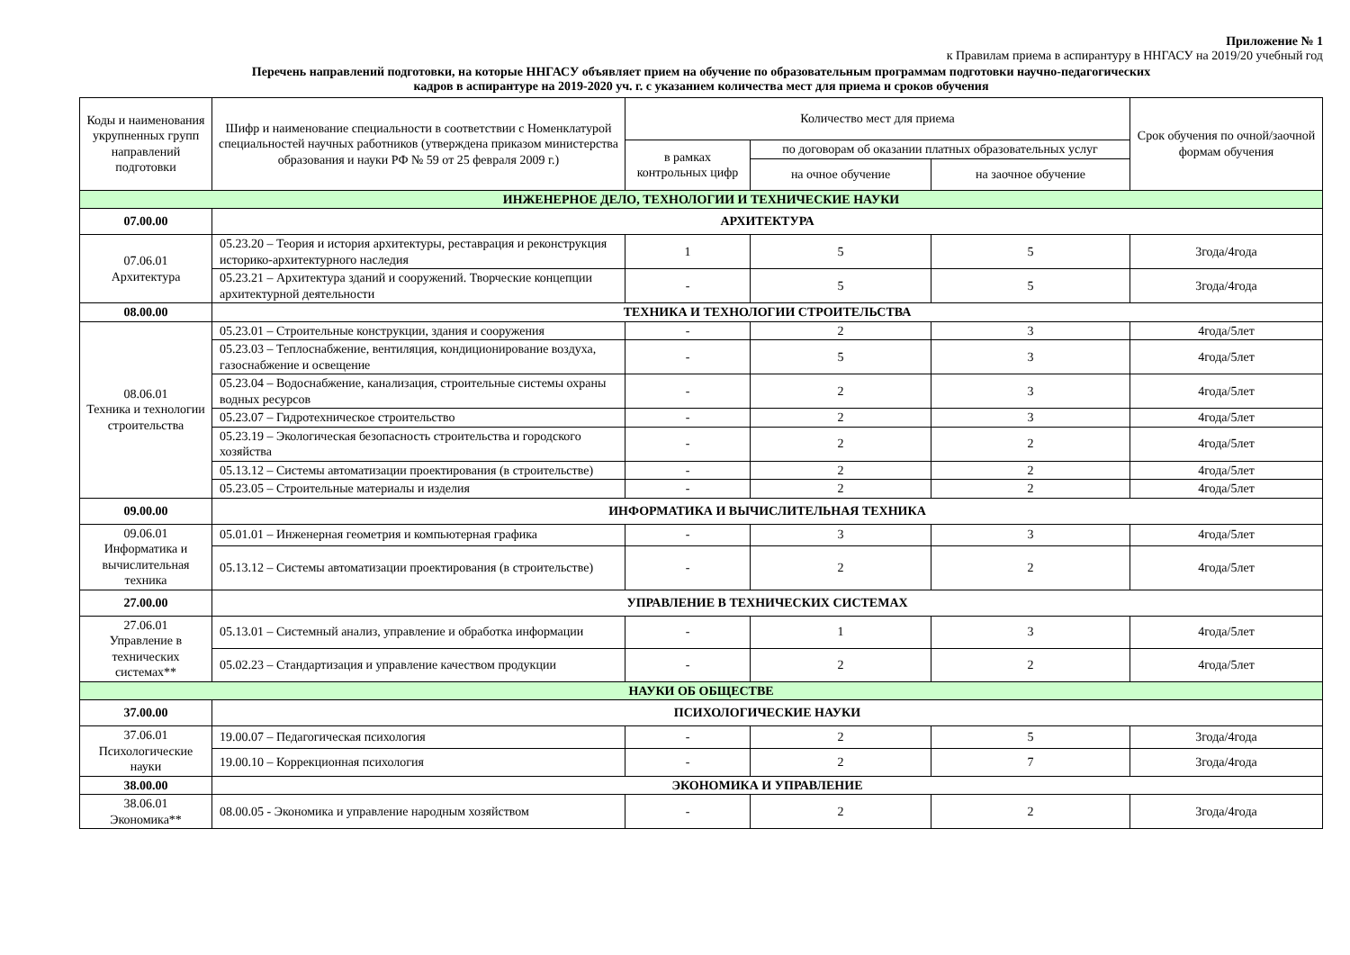Приложение № 1
к Правилам приема в аспирантуру в ННГАСУ на 2019/20 учебный год
Перечень направлений подготовки, на которые ННГАСУ объявляет прием на обучение по образовательным программам подготовки научно-педагогических
кадров в аспирантуре на 2019-2020 уч. г. с указанием количества мест для приема и сроков обучения
| Коды и наименования укрупненных групп направлений подготовки | Шифр и наименование специальности в соответствии с Номенклатурой специальностей научных работников (утверждена приказом министерства образования и науки РФ № 59 от 25 февраля 2009 г.) | Количество мест для приема | | | Срок обучения по очной/заочной формам обучения |
| --- | --- | --- | --- | --- | --- |
| | | в рамках контрольных цифр | по договорам об оказании платных образовательных услуг | | |
| | | | на очное обучение | на заочное обучение | |
| ИНЖЕНЕРНОЕ ДЕЛО, ТЕХНОЛОГИИ И ТЕХНИЧЕСКИЕ НАУКИ | | | | | |
| 07.00.00 | АРХИТЕКТУРА | | | | |
| 07.06.01 Архитектура | 05.23.20 – Теория и история архитектуры, реставрация и реконструкция историко-архитектурного наследия | 1 | 5 | 5 | 3года/4года |
| | 05.23.21 – Архитектура зданий и сооружений. Творческие концепции архитектурной деятельности | - | 5 | 5 | 3года/4года |
| 08.00.00 | ТЕХНИКА И ТЕХНОЛОГИИ СТРОИТЕЛЬСТВА | | | | |
| 08.06.01 Техника и технологии строительства | 05.23.01 – Строительные конструкции, здания и сооружения | - | 2 | 3 | 4года/5лет |
| | 05.23.03 – Теплоснабжение, вентиляция, кондиционирование воздуха, газоснабжение и освещение | - | 5 | 3 | 4года/5лет |
| | 05.23.04 – Водоснабжение, канализация, строительные системы охраны водных ресурсов | - | 2 | 3 | 4года/5лет |
| | 05.23.07 – Гидротехническое строительство | - | 2 | 3 | 4года/5лет |
| | 05.23.19 – Экологическая безопасность строительства и городского хозяйства | - | 2 | 2 | 4года/5лет |
| | 05.13.12 – Системы автоматизации проектирования (в строительстве) | - | 2 | 2 | 4года/5лет |
| | 05.23.05 – Строительные материалы и изделия | - | 2 | 2 | 4года/5лет |
| 09.00.00 | ИНФОРМАТИКА И ВЫЧИСЛИТЕЛЬНАЯ ТЕХНИКА | | | | |
| 09.06.01 Информатика и вычислительная техника | 05.01.01 – Инженерная геометрия и компьютерная графика | - | 3 | 3 | 4года/5лет |
| | 05.13.12 – Системы автоматизации проектирования (в строительстве) | - | 2 | 2 | 4года/5лет |
| 27.00.00 | УПРАВЛЕНИЕ В ТЕХНИЧЕСКИХ СИСТЕМАХ | | | | |
| 27.06.01 Управление в технических системах** | 05.13.01 – Системный анализ, управление и обработка информации | - | 1 | 3 | 4года/5лет |
| | 05.02.23 – Стандартизация и управление качеством продукции | - | 2 | 2 | 4года/5лет |
| НАУКИ ОБ ОБЩЕСТВЕ | | | | | |
| 37.00.00 | ПСИХОЛОГИЧЕСКИЕ НАУКИ | | | | |
| 37.06.01 Психологические науки | 19.00.07 – Педагогическая психология | - | 2 | 5 | 3года/4года |
| | 19.00.10 – Коррекционная психология | - | 2 | 7 | 3года/4года |
| 38.00.00 | ЭКОНОМИКА И УПРАВЛЕНИЕ | | | | |
| 38.06.01 Экономика** | 08.00.05 - Экономика и управление народным хозяйством | - | 2 | 2 | 3года/4года |